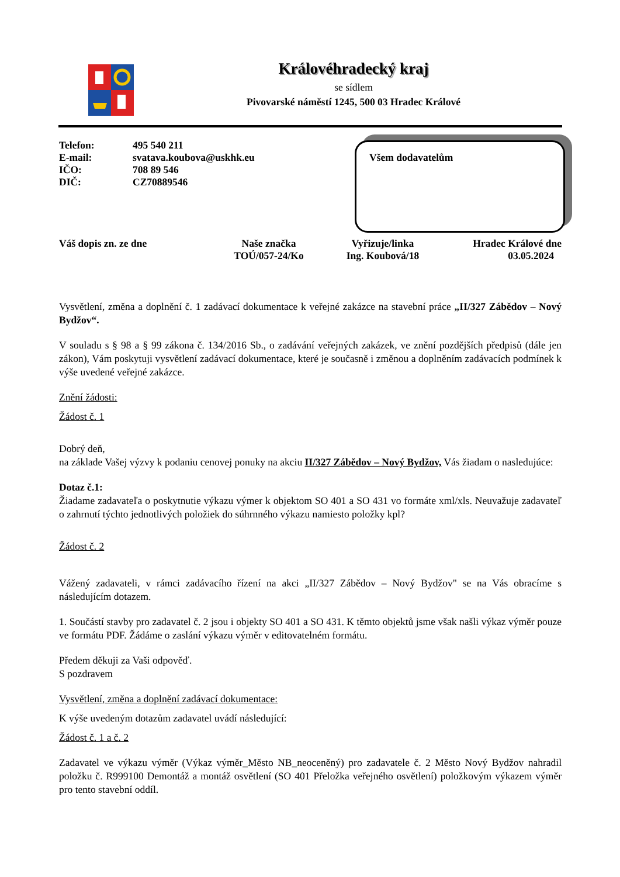Královéhradecký kraj
se sídlem
Pivovarské náměstí 1245, 500 03 Hradec Králové
| Telefon: | 495 540 211 |
| E-mail: | svatava.koubova@uskhk.eu |
| IČO: | 708 89 546 |
| DIČ: | CZ70889546 |
Všem dodavatelům
Váš dopis zn. ze dne Naše značka
TOÚ/057-24/Ko
Vyřizuje/linka
Ing. Koubová/18
Hradec Králové dne
03.05.2024
Vysvětlení, změna a doplnění č. 1 zadávací dokumentace k veřejné zakázce na stavební práce „II/327 Zábědov – Nový Bydžov“.
V souladu s § 98 a § 99 zákona č. 134/2016 Sb., o zadávání veřejných zakázek, ve znění pozdějších předpisů (dále jen zákon), Vám poskytuji vysvětlení zadávací dokumentace, které je současně i změnou a doplněním zadávacích podmínek k výše uvedené veřejné zakázce.
Znění žádosti:
Žádost č. 1
Dobrý deň,
na základe Vašej výzvy k podaniu cenovej ponuky na akciu II/327 Zábědov – Nový Bydžov, Vás žiadam o nasledujúce:
Dotaz č.1:
Žiadame zadavateľa o poskytnutie výkazu výmer k objektom SO 401 a SO 431 vo formáte xml/xls. Neuvažuje zadavateľ o zahrnutí týchto jednotlivých položiek do súhrnného výkazu namiesto položky kpl?
Žádost č. 2
Vážený zadavateli, v rámci zadávacího řízení na akci „II/327 Zábědov – Nový Bydžov" se na Vás obracíme s následujícím dotazem.
1. Součástí stavby pro zadavatel č. 2 jsou i objekty SO 401 a SO 431. K těmto objektů jsme však našli výkaz výměr pouze ve formátu PDF. Žádáme o zaslání výkazu výměr v editovatelném formátu.
Předem děkuji za Vaši odpověď.
S pozdravem
Vysvětlení, změna a doplnění zadávací dokumentace:
K výše uvedeným dotazům zadavatel uvádí následující:
Žádost č. 1 a č. 2
Zadavatel ve výkazu výměr (Výkaz výměr_Město NB_neoceněný) pro zadavatele č. 2 Město Nový Bydžov nahradil položku č. R999100 Demontáž a montáž osvětlení (SO 401 Přeložka veřejného osvětlení) položkovým výkazem výměr pro tento stavební oddíl.